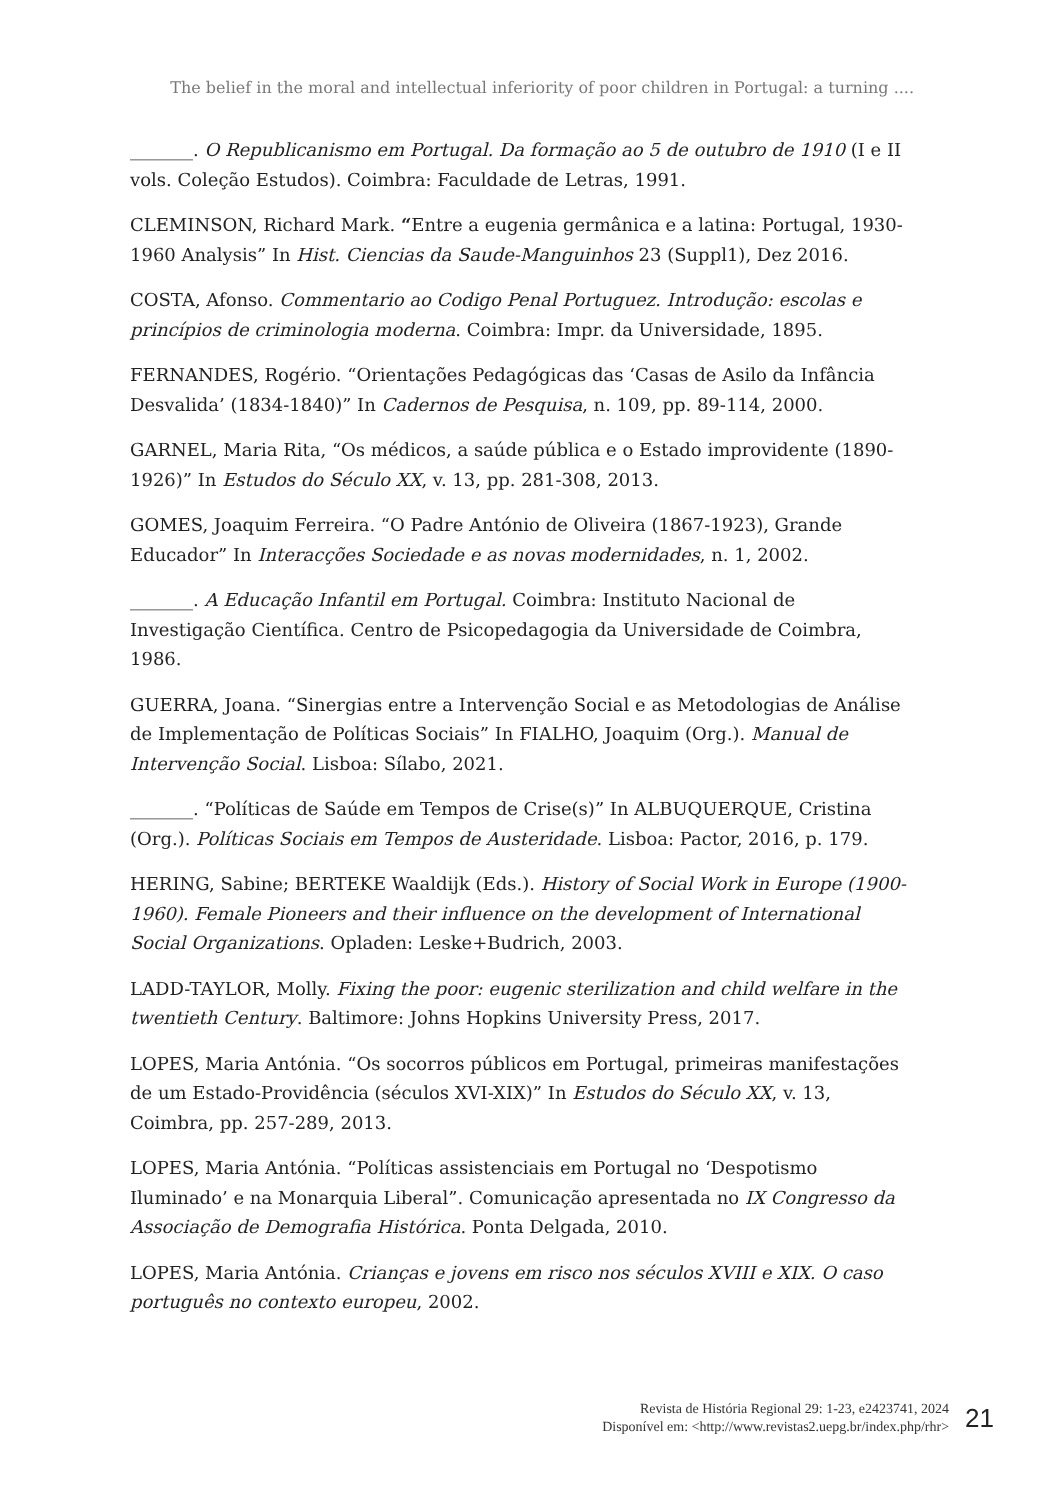The belief in the moral and intellectual inferiority of poor children in Portugal: a turning ....
_______. O Republicanismo em Portugal. Da formação ao 5 de outubro de 1910 (I e II vols. Coleção Estudos). Coimbra: Faculdade de Letras, 1991.
CLEMINSON, Richard Mark. “Entre a eugenia germânica e a latina: Portugal, 1930-1960 Analysis” In Hist. Ciencias da Saude-Manguinhos 23 (Suppl1), Dez 2016.
COSTA, Afonso. Commentario ao Codigo Penal Portuguez. Introdução: escolas e princípios de criminologia moderna. Coimbra: Impr. da Universidade, 1895.
FERNANDES, Rogério. “Orientações Pedagógicas das ‘Casas de Asilo da Infância Desvalida’ (1834-1840)” In Cadernos de Pesquisa, n. 109, pp. 89-114, 2000.
GARNEL, Maria Rita, “Os médicos, a saúde pública e o Estado improvidente (1890-1926)” In Estudos do Século XX, v. 13, pp. 281-308, 2013.
GOMES, Joaquim Ferreira. “O Padre António de Oliveira (1867-1923), Grande Educador” In Interacções Sociedade e as novas modernidades, n. 1, 2002.
_______. A Educação Infantil em Portugal. Coimbra: Instituto Nacional de Investigação Científica. Centro de Psicopedagogia da Universidade de Coimbra, 1986.
GUERRA, Joana. “Sinergias entre a Intervenção Social e as Metodologias de Análise de Implementação de Políticas Sociais” In FIALHO, Joaquim (Org.). Manual de Intervenção Social. Lisboa: Sílabo, 2021.
_______. “Políticas de Saúde em Tempos de Crise(s)” In ALBUQUERQUE, Cristina (Org.). Políticas Sociais em Tempos de Austeridade. Lisboa: Pactor, 2016, p. 179.
HERING, Sabine; BERTEKE Waaldijk (Eds.). History of Social Work in Europe (1900-1960). Female Pioneers and their influence on the development of International Social Organizations. Opladen: Leske+Budrich, 2003.
LADD-TAYLOR, Molly. Fixing the poor: eugenic sterilization and child welfare in the twentieth Century. Baltimore: Johns Hopkins University Press, 2017.
LOPES, Maria Antónia. “Os socorros públicos em Portugal, primeiras manifestações de um Estado-Providência (séculos XVI-XIX)” In Estudos do Século XX, v. 13, Coimbra, pp. 257-289, 2013.
LOPES, Maria Antónia. “Políticas assistenciais em Portugal no ‘Despotismo Iluminado’ e na Monarquia Liberal”. Comunicação apresentada no IX Congresso da Associação de Demografia Histórica. Ponta Delgada, 2010.
LOPES, Maria Antónia. Crianças e jovens em risco nos séculos XVIII e XIX. O caso português no contexto europeu, 2002.
Revista de História Regional 29: 1-23, e2423741, 2024
Disponível em: <http://www.revistas2.uepg.br/index.php/rhr>
21